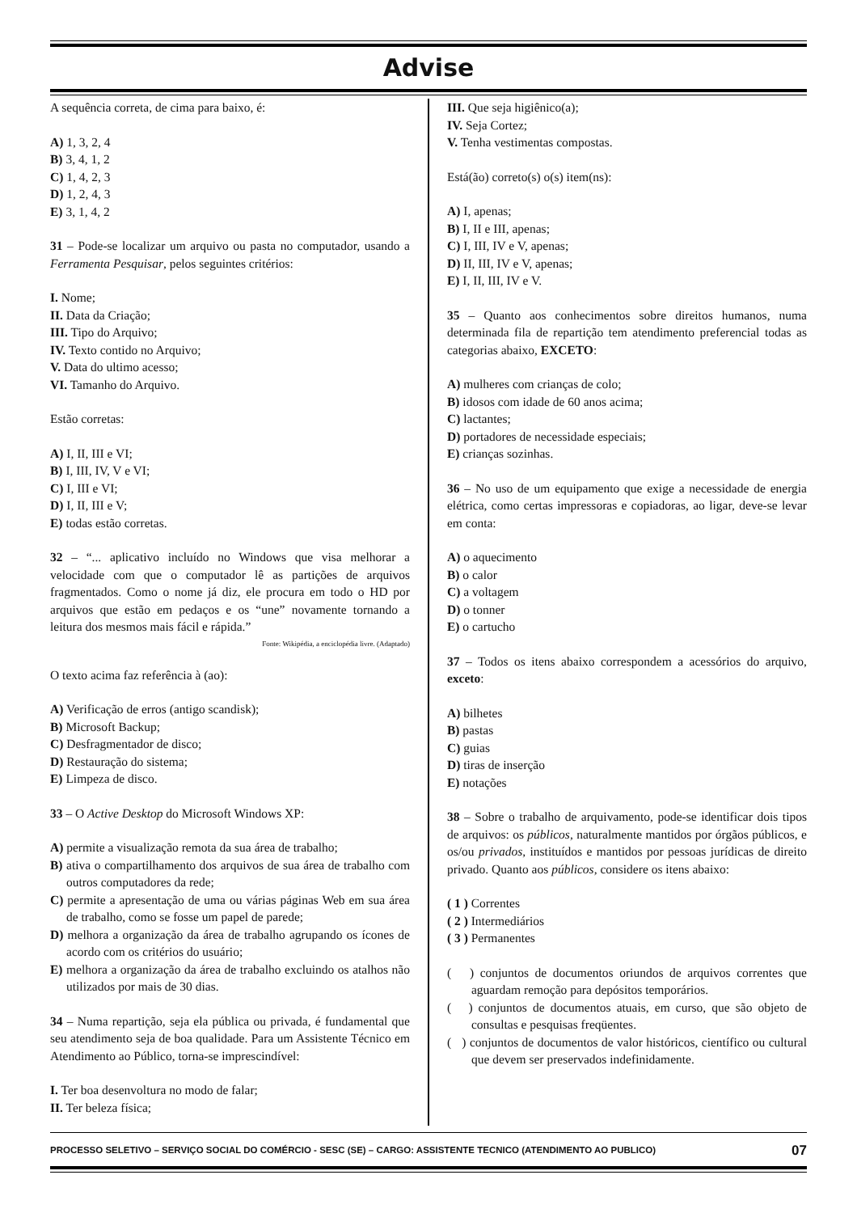Advise
A sequência correta, de cima para baixo, é:
A) 1, 3, 2, 4
B) 3, 4, 1, 2
C) 1, 4, 2, 3
D) 1, 2, 4, 3
E) 3, 1, 4, 2
31 – Pode-se localizar um arquivo ou pasta no computador, usando a Ferramenta Pesquisar, pelos seguintes critérios:
I. Nome;
II. Data da Criação;
III. Tipo do Arquivo;
IV. Texto contido no Arquivo;
V. Data do ultimo acesso;
VI. Tamanho do Arquivo.
Estão corretas:
A) I, II, III e VI;
B) I, III, IV, V e VI;
C) I, III e VI;
D) I, II, III e V;
E) todas estão corretas.
32 – “... aplicativo incluído no Windows que visa melhorar a velocidade com que o computador lê as partições de arquivos fragmentados. Como o nome já diz, ele procura em todo o HD por arquivos que estão em pedaços e os “une” novamente tornando a leitura dos mesmos mais fácil e rápida.”
Fonte: Wikipédia, a enciclopédia livre. (Adaptado)
O texto acima faz referência à (ao):
A) Verificação de erros (antigo scandisk);
B) Microsoft Backup;
C) Desfragmentador de disco;
D) Restauração do sistema;
E) Limpeza de disco.
33 – O Active Desktop do Microsoft Windows XP:
A) permite a visualização remota da sua área de trabalho;
B) ativa o compartilhamento dos arquivos de sua área de trabalho com outros computadores da rede;
C) permite a apresentação de uma ou várias páginas Web em sua área de trabalho, como se fosse um papel de parede;
D) melhora a organização da área de trabalho agrupando os ícones de acordo com os critérios do usuário;
E) melhora a organização da área de trabalho excluindo os atalhos não utilizados por mais de 30 dias.
34 – Numa repartição, seja ela pública ou privada, é fundamental que seu atendimento seja de boa qualidade. Para um Assistente Técnico em Atendimento ao Público, torna-se imprescindível:
I. Ter boa desenvoltura no modo de falar;
II. Ter beleza física;
III. Que seja higiênico(a);
IV. Seja Cortez;
V. Tenha vestimentas compostas.
Está(ão) correto(s) o(s) item(ns):
A) I, apenas;
B) I, II e III, apenas;
C) I, III, IV e V, apenas;
D) II, III, IV e V, apenas;
E) I, II, III, IV e V.
35 – Quanto aos conhecimentos sobre direitos humanos, numa determinada fila de repartição tem atendimento preferencial todas as categorias abaixo, EXCETO:
A) mulheres com crianças de colo;
B) idosos com idade de 60 anos acima;
C) lactantes;
D) portadores de necessidade especiais;
E) crianças sozinhas.
36 – No uso de um equipamento que exige a necessidade de energia elétrica, como certas impressoras e copiadoras, ao ligar, deve-se levar em conta:
A) o aquecimento
B) o calor
C) a voltagem
D) o tonner
E) o cartucho
37 – Todos os itens abaixo correspondem a acessórios do arquivo, exceto:
A) bilhetes
B) pastas
C) guias
D) tiras de inserção
E) notações
38 – Sobre o trabalho de arquivamento, pode-se identificar dois tipos de arquivos: os públicos, naturalmente mantidos por órgãos públicos, e os/ou privados, instituídos e mantidos por pessoas jurídicas de direito privado. Quanto aos públicos, considere os itens abaixo:
( 1 ) Correntes
( 2 ) Intermediários
( 3 ) Permanentes
( ) conjuntos de documentos oriundos de arquivos correntes que aguardam remoção para depósitos temporários.
( ) conjuntos de documentos atuais, em curso, que são objeto de consultas e pesquisas freqüentes.
( ) conjuntos de documentos de valor históricos, científico ou cultural que devem ser preservados indefinidamente.
PROCESSO SELETIVO – SERVIÇO SOCIAL DO COMÉRCIO - SESC (SE) – CARGO: ASSISTENTE TECNICO (ATENDIMENTO AO PUBLICO) 07